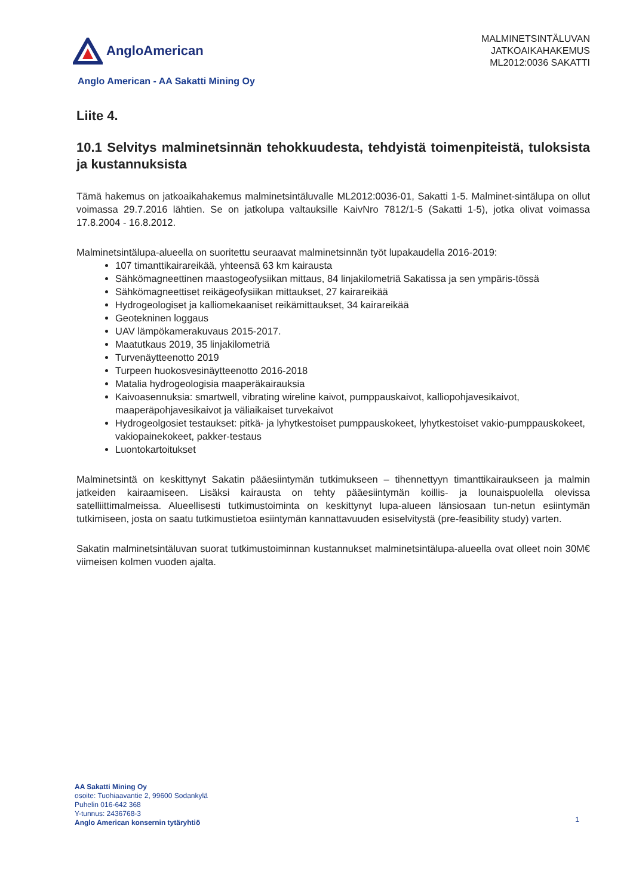AngloAmerican
MALMINETSINTÄLUVAN
JATKOAIKAHAKEMUS
ML2012:0036 SAKATTI
Anglo American - AA Sakatti Mining Oy
Liite 4.
10.1 Selvitys malminetsinnän tehokkuudesta, tehdyistä toimenpiteistä, tuloksista ja kustannuksista
Tämä hakemus on jatkoaikahakemus malminetsintäluvalle ML2012:0036-01, Sakatti 1-5. Malminet-sintälupa on ollut voimassa 29.7.2016 lähtien. Se on jatkolupa valtauksille KaivNro 7812/1-5 (Sakatti 1-5), jotka olivat voimassa 17.8.2004 - 16.8.2012.
Malminetsintälupa-alueella on suoritettu seuraavat malminetsinnän työt lupakaudella 2016-2019:
107 timanttikairareikää, yhteensä 63 km kairausta
Sähkömagneettinen maastogeofysiikan mittaus, 84 linjakilometriä Sakatissa ja sen ympäris-tössä
Sähkömagneettiset reikägeofysiikan mittaukset, 27 kairareikää
Hydrogeologiset ja kalliomekaaniset reikämittaukset, 34 kairareikää
Geotekninen loggaus
UAV lämpökamerakuvaus 2015-2017.
Maatutkaus 2019, 35 linjakilometriä
Turvenäytteenotto 2019
Turpeen huokosvesinäytteenotto 2016-2018
Matalia hydrogeologisia maaperäkairauksia
Kaivoasennuksia: smartwell, vibrating wireline kaivot, pumppauskaivot, kalliopohjavesikaivot, maaperäpohjavesikaivot ja väliaikaiset turvekaivot
Hydrogeolgosiet testaukset: pitkä- ja lyhytkestoiset pumppauskokeet, lyhytkestoiset vakio-pumppauskokeet, vakiopainekokeet, pakker-testaus
Luontokartoitukset
Malminetsintä on keskittynyt Sakatin pääesiintymän tutkimukseen – tihennettyyn timanttikairaukseen ja malmin jatkeiden kairaamiseen. Lisäksi kairausta on tehty pääesiintymän koillis- ja lounaispuolella olevissa satelliittimalmeissa. Alueellisesti tutkimustoiminta on keskittynyt lupa-alueen länsiosaan tun-netun esiintymän tutkimiseen, josta on saatu tutkimustietoa esiintymän kannattavuuden esiselvitystä (pre-feasibility study) varten.
Sakatin malminetsintäluvan suorat tutkimustoiminnan kustannukset malminetsintälupa-alueella ovat olleet noin 30M€ viimeisen kolmen vuoden ajalta.
AA Sakatti Mining Oy
osoite: Tuohiaavantie 2, 99600 Sodankylä
Puhelin 016-642 368
Y-tunnus: 2436768-3
Anglo American konsernin tytäryhtiö
1